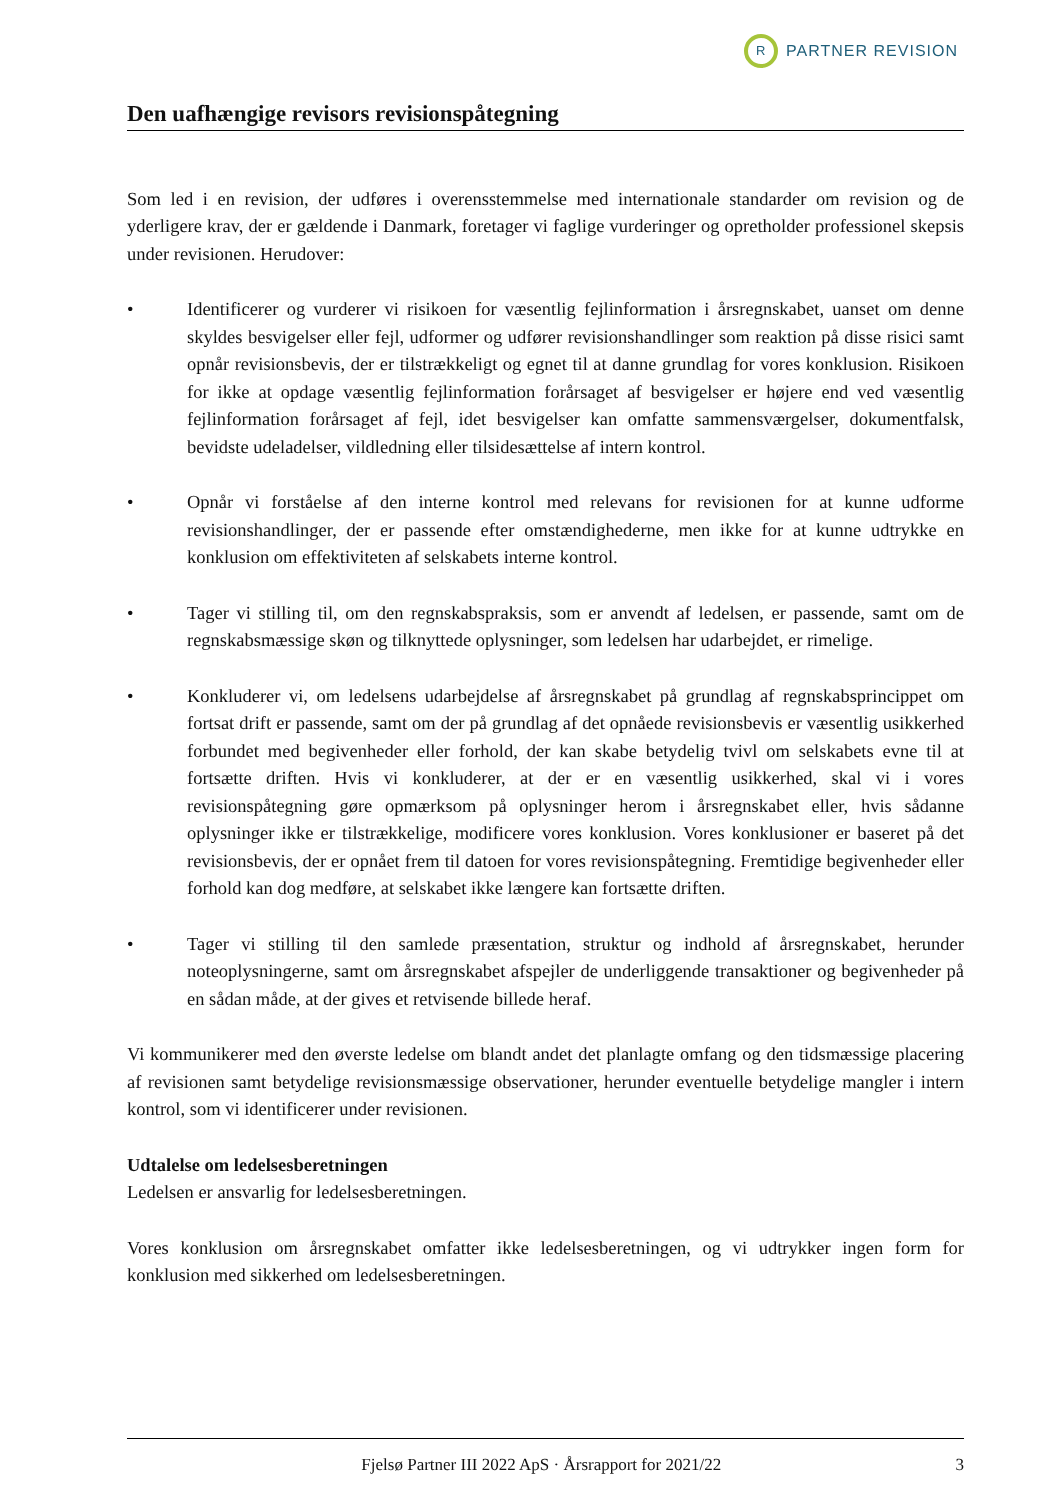R
PARTNER REVISION
Den uafhængige revisors revisionspåtegning
Som led i en revision, der udføres i overensstemmelse med internationale standarder om revision og de yderligere krav, der er gældende i Danmark, foretager vi faglige vurderinger og opretholder professionel skepsis under revisionen. Herudover:
• Identificerer og vurderer vi risikoen for væsentlig fejlinformation i årsregnskabet, uanset om denne skyldes besvigelser eller fejl, udformer og udfører revisionshandlinger som reaktion på disse risici samt opnår revisionsbevis, der er tilstrækkeligt og egnet til at danne grundlag for vores konklusion. Risikoen for ikke at opdage væsentlig fejlinformation forårsaget af besvigelser er højere end ved væsentlig fejlinformation forårsaget af fejl, idet besvigelser kan omfatte sammensværgelser, dokumentfalsk, bevidste udeladelser, vildledning eller tilsidesættelse af intern kontrol.
• Opnår vi forståelse af den interne kontrol med relevans for revisionen for at kunne udforme revisionshandlinger, der er passende efter omstændighederne, men ikke for at kunne udtrykke en konklusion om effektiviteten af selskabets interne kontrol.
• Tager vi stilling til, om den regnskabspraksis, som er anvendt af ledelsen, er passende, samt om de regnskabsmæssige skøn og tilknyttede oplysninger, som ledelsen har udarbejdet, er rimelige.
• Konkluderer vi, om ledelsens udarbejdelse af årsregnskabet på grundlag af regnskabsprincippet om fortsat drift er passende, samt om der på grundlag af det opnåede revisionsbevis er væsentlig usikkerhed forbundet med begivenheder eller forhold, der kan skabe betydelig tvivl om selskabets evne til at fortsætte driften. Hvis vi konkluderer, at der er en væsentlig usikkerhed, skal vi i vores revisionspåtegning gøre opmærksom på oplysninger herom i årsregnskabet eller, hvis sådanne oplysninger ikke er tilstrækkelige, modificere vores konklusion. Vores konklusioner er baseret på det revisionsbevis, der er opnået frem til datoen for vores revisionspåtegning. Fremtidige begivenheder eller forhold kan dog medføre, at selskabet ikke længere kan fortsætte driften.
• Tager vi stilling til den samlede præsentation, struktur og indhold af årsregnskabet, herunder noteoplysningerne, samt om årsregnskabet afspejler de underliggende transaktioner og begivenheder på en sådan måde, at der gives et retvisende billede heraf.
Vi kommunikerer med den øverste ledelse om blandt andet det planlagte omfang og den tidsmæssige placering af revisionen samt betydelige revisionsmæssige observationer, herunder eventuelle betydelige mangler i intern kontrol, som vi identificerer under revisionen.
Udtalelse om ledelsesberetningen
Ledelsen er ansvarlig for ledelsesberetningen.
Vores konklusion om årsregnskabet omfatter ikke ledelsesberetningen, og vi udtrykker ingen form for konklusion med sikkerhed om ledelsesberetningen.
Fjelsø Partner III 2022 ApS · Årsrapport for 2021/22 3